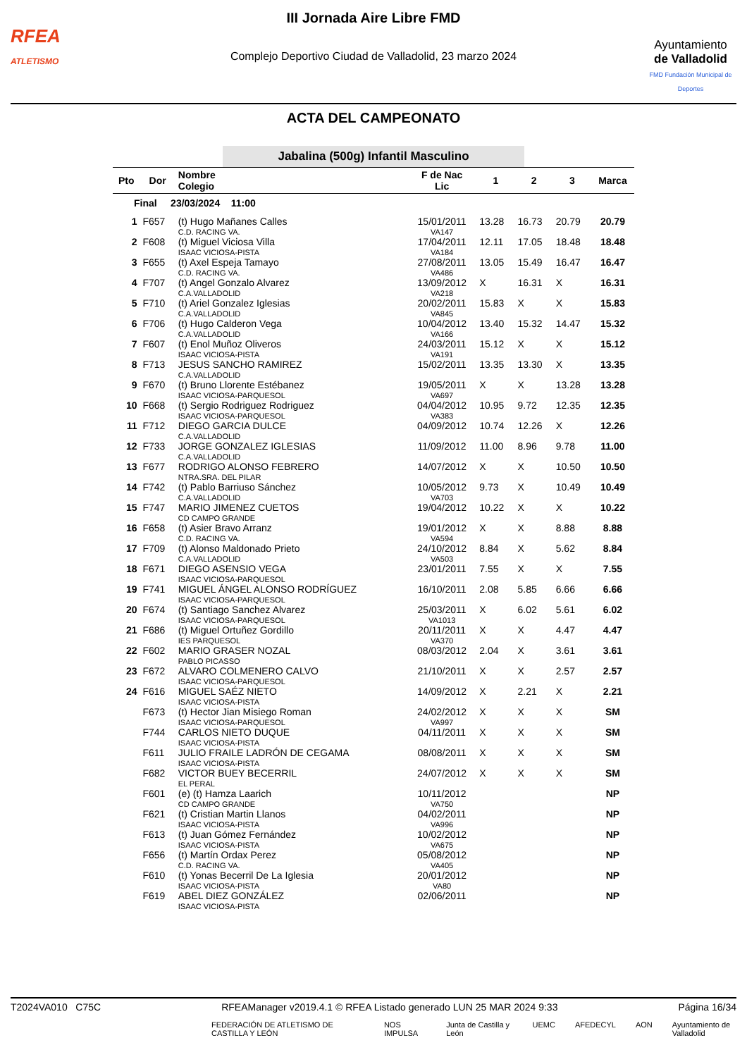RFEA
ATLETISMO
III Jornada Aire Libre FMD
Complejo Deportivo Ciudad de Valladolid, 23 marzo 2024
Ayuntamiento
de Valladolid
FMD Fundación Municipal de Deportes
ACTA DEL CAMPEONATO
Jabalina (500g) Infantil Masculino
| Pto | Dor | Nombre Colegio | F de Nac Lic | 1 | 2 | 3 | Marca |
| --- | --- | --- | --- | --- | --- | --- | --- |
| Final 23/03/2024 11:00 | | | | | | | |
| 1 | F657 | (t) Hugo Mañanes Calles C.D. RACING VA. | 15/01/2011 VA147 | 13.28 | 16.73 | 20.79 | 20.79 |
| 2 | F608 | (t) Miguel Viciosa Villa ISAAC VICIOSA-PISTA | 17/04/2011 VA184 | 12.11 | 17.05 | 18.48 | 18.48 |
| 3 | F655 | (t) Axel Espeja Tamayo C.D. RACING VA. | 27/08/2011 VA486 | 13.05 | 15.49 | 16.47 | 16.47 |
| 4 | F707 | (t) Angel Gonzalo Alvarez C.A.VALLADOLID | 13/09/2012 VA218 | X | 16.31 | X | 16.31 |
| 5 | F710 | (t) Ariel Gonzalez Iglesias C.A.VALLADOLID | 20/02/2011 VA845 | 15.83 | X | X | 15.83 |
| 6 | F706 | (t) Hugo Calderon Vega C.A.VALLADOLID | 10/04/2012 VA166 | 13.40 | 15.32 | 14.47 | 15.32 |
| 7 | F607 | (t) Enol Muñoz Oliveros ISAAC VICIOSA-PISTA | 24/03/2011 VA191 | 15.12 | X | X | 15.12 |
| 8 | F713 | JESUS SANCHO RAMIREZ C.A.VALLADOLID | 15/02/2011 | 13.35 | 13.30 | X | 13.35 |
| 9 | F670 | (t) Bruno Llorente Estébanez ISAAC VICIOSA-PARQUESOL | 19/05/2011 VA697 | X | X | 13.28 | 13.28 |
| 10 | F668 | (t) Sergio Rodriguez Rodriguez ISAAC VICIOSA-PARQUESOL | 04/04/2012 VA383 | 10.95 | 9.72 | 12.35 | 12.35 |
| 11 | F712 | DIEGO GARCIA DULCE C.A.VALLADOLID | 04/09/2012 | 10.74 | 12.26 | X | 12.26 |
| 12 | F733 | JORGE GONZALEZ IGLESIAS C.A.VALLADOLID | 11/09/2012 | 11.00 | 8.96 | 9.78 | 11.00 |
| 13 | F677 | RODRIGO ALONSO FEBRERO NTRA.SRA. DEL PILAR | 14/07/2012 | X | X | 10.50 | 10.50 |
| 14 | F742 | (t) Pablo Barriuso Sánchez C.A.VALLADOLID | 10/05/2012 VA703 | 9.73 | X | 10.49 | 10.49 |
| 15 | F747 | MARIO JIMENEZ CUETOS CD CAMPO GRANDE | 19/04/2012 | 10.22 | X | X | 10.22 |
| 16 | F658 | (t) Asier Bravo Arranz C.D. RACING VA. | 19/01/2012 VA594 | X | X | 8.88 | 8.88 |
| 17 | F709 | (t) Alonso Maldonado Prieto C.A.VALLADOLID | 24/10/2012 VA503 | 8.84 | X | 5.62 | 8.84 |
| 18 | F671 | DIEGO ASENSIO VEGA ISAAC VICIOSA-PARQUESOL | 23/01/2011 | 7.55 | X | X | 7.55 |
| 19 | F741 | MIGUEL ÁNGEL ALONSO RODRÍGUEZ ISAAC VICIOSA-PARQUESOL | 16/10/2011 | 2.08 | 5.85 | 6.66 | 6.66 |
| 20 | F674 | (t) Santiago Sanchez Alvarez ISAAC VICIOSA-PARQUESOL | 25/03/2011 VA1013 | X | 6.02 | 5.61 | 6.02 |
| 21 | F686 | (t) Miguel Ortuñez Gordillo IES PARQUESOL | 20/11/2011 VA370 | X | X | 4.47 | 4.47 |
| 22 | F602 | MARIO GRASER NOZAL PABLO PICASSO | 08/03/2012 | 2.04 | X | 3.61 | 3.61 |
| 23 | F672 | ALVARO COLMENERO CALVO ISAAC VICIOSA-PARQUESOL | 21/10/2011 | X | X | 2.57 | 2.57 |
| 24 | F616 | MIGUEL SAÉZ NIETO ISAAC VICIOSA-PISTA | 14/09/2012 | X | 2.21 | X | 2.21 |
| | F673 | (t) Hector Jian Misiego Roman ISAAC VICIOSA-PARQUESOL | 24/02/2012 VA997 | X | X | X | SM |
| | F744 | CARLOS NIETO DUQUE ISAAC VICIOSA-PISTA | 04/11/2011 | X | X | X | SM |
| | F611 | JULIO FRAILE LADRÓN DE CEGAMA ISAAC VICIOSA-PISTA | 08/08/2011 | X | X | X | SM |
| | F682 | VICTOR BUEY BECERRIL EL PERAL | 24/07/2012 | X | X | X | SM |
| | F601 | (e) (t) Hamza Laarich CD CAMPO GRANDE | 10/11/2012 VA750 | | | | NP |
| | F621 | (t) Cristian Martin Llanos ISAAC VICIOSA-PISTA | 04/02/2011 VA996 | | | | NP |
| | F613 | (t) Juan Gómez Fernández ISAAC VICIOSA-PISTA | 10/02/2012 VA675 | | | | NP |
| | F656 | (t) Martín Ordax Perez C.D. RACING VA. | 05/08/2012 VA405 | | | | NP |
| | F610 | (t) Yonas Becerril De La Iglesia ISAAC VICIOSA-PISTA | 20/01/2012 VA80 | | | | NP |
| | F619 | ABEL DIEZ GONZÁLEZ ISAAC VICIOSA-PISTA | 02/06/2011 | | | | NP |
T2024VA010 C75C RFEAManager v2019.4.1 © RFEA Listado generado LUN 25 MAR 2024 9:33 Página 16/34
FEDERACIÓN DE ATLETISMO DE CASTILLA Y LEÓN NOS IMPULSA Junta de Castilla y León UEMC AFEDECYL AON Ayuntamiento de Valladolid